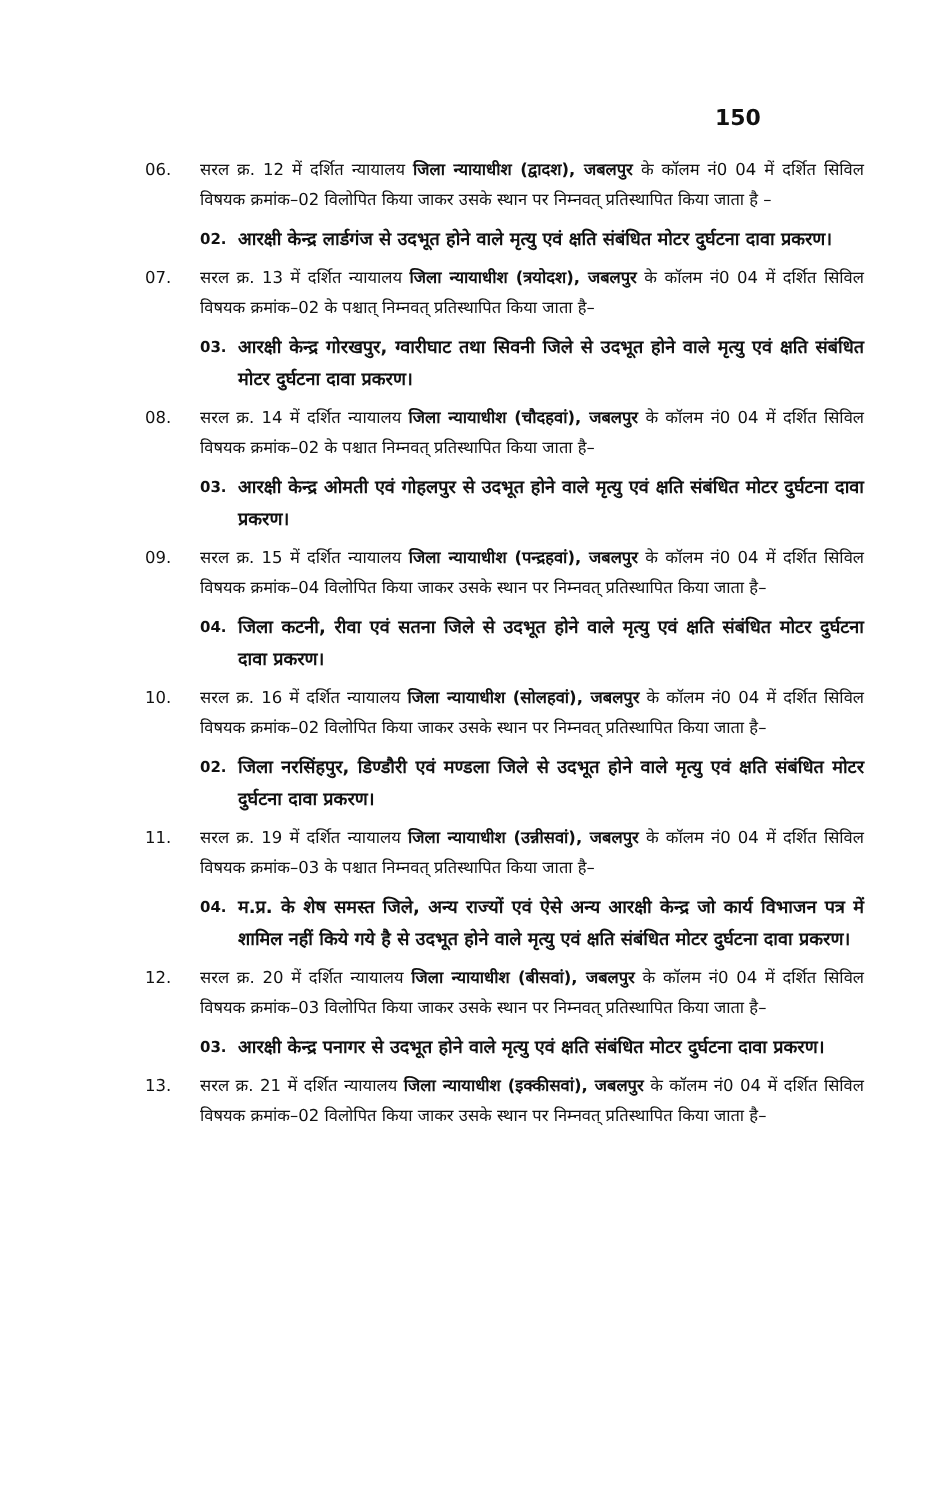150
06. सरल क्र. 12 में दर्शित न्यायालय जिला न्यायाधीश (द्वादश), जबलपुर के कॉलम नं0 04 में दर्शित सिविल विषयक क्रमांक–02 विलोपित किया जाकर उसके स्थान पर निम्नवत् प्रतिस्थापित किया जाता है –
02. आरक्षी केन्द्र लार्डगंज से उदभूत होने वाले मृत्यु एवं क्षति संबंधित मोटर दुर्घटना दावा प्रकरण।
07. सरल क्र. 13 में दर्शित न्यायालय जिला न्यायाधीश (त्रयोदश), जबलपुर के कॉलम नं0 04 में दर्शित सिविल विषयक क्रमांक–02 के पश्चात् निम्नवत् प्रतिस्थापित किया जाता है–
03. आरक्षी केन्द्र गोरखपुर, ग्वारीघाट तथा सिवनी जिले से उदभूत होने वाले मृत्यु एवं क्षति संबंधित मोटर दुर्घटना दावा प्रकरण।
08. सरल क्र. 14 में दर्शित न्यायालय जिला न्यायाधीश (चौदहवां), जबलपुर के कॉलम नं0 04 में दर्शित सिविल विषयक क्रमांक–02 के पश्चात निम्नवत् प्रतिस्थापित किया जाता है–
03. आरक्षी केन्द्र ओमती एवं गोहलपुर से उदभूत होने वाले मृत्यु एवं क्षति संबंधित मोटर दुर्घटना दावा प्रकरण।
09. सरल क्र. 15 में दर्शित न्यायालय जिला न्यायाधीश (पन्द्रहवां), जबलपुर के कॉलम नं0 04 में दर्शित सिविल विषयक क्रमांक–04 विलोपित किया जाकर उसके स्थान पर निम्नवत् प्रतिस्थापित किया जाता है–
04. जिला कटनी, रीवा एवं सतना जिले से उदभूत होने वाले मृत्यु एवं क्षति संबंधित मोटर दुर्घटना दावा प्रकरण।
10. सरल क्र. 16 में दर्शित न्यायालय जिला न्यायाधीश (सोलहवां), जबलपुर के कॉलम नं0 04 में दर्शित सिविल विषयक क्रमांक–02 विलोपित किया जाकर उसके स्थान पर निम्नवत् प्रतिस्थापित किया जाता है–
02. जिला नरसिंहपुर, डिण्डौरी एवं मण्डला जिले से उदभूत होने वाले मृत्यु एवं क्षति संबंधित मोटर दुर्घटना दावा प्रकरण।
11. सरल क्र. 19 में दर्शित न्यायालय जिला न्यायाधीश (उन्नीसवां), जबलपुर के कॉलम नं0 04 में दर्शित सिविल विषयक क्रमांक–03 के पश्चात निम्नवत् प्रतिस्थापित किया जाता है–
04. म.प्र. के शेष समस्त जिले, अन्य राज्यों एवं ऐसे अन्य आरक्षी केन्द्र जो कार्य विभाजन पत्र में शामिल नहीं किये गये है से उदभूत होने वाले मृत्यु एवं क्षति संबंधित मोटर दुर्घटना दावा प्रकरण।
12. सरल क्र. 20 में दर्शित न्यायालय जिला न्यायाधीश (बीसवां), जबलपुर के कॉलम नं0 04 में दर्शित सिविल विषयक क्रमांक–03 विलोपित किया जाकर उसके स्थान पर निम्नवत् प्रतिस्थापित किया जाता है–
03. आरक्षी केन्द्र पनागर से उदभूत होने वाले मृत्यु एवं क्षति संबंधित मोटर दुर्घटना दावा प्रकरण।
13. सरल क्र. 21 में दर्शित न्यायालय जिला न्यायाधीश (इक्कीसवां), जबलपुर के कॉलम नं0 04 में दर्शित सिविल विषयक क्रमांक–02 विलोपित किया जाकर उसके स्थान पर निम्नवत् प्रतिस्थापित किया जाता है–